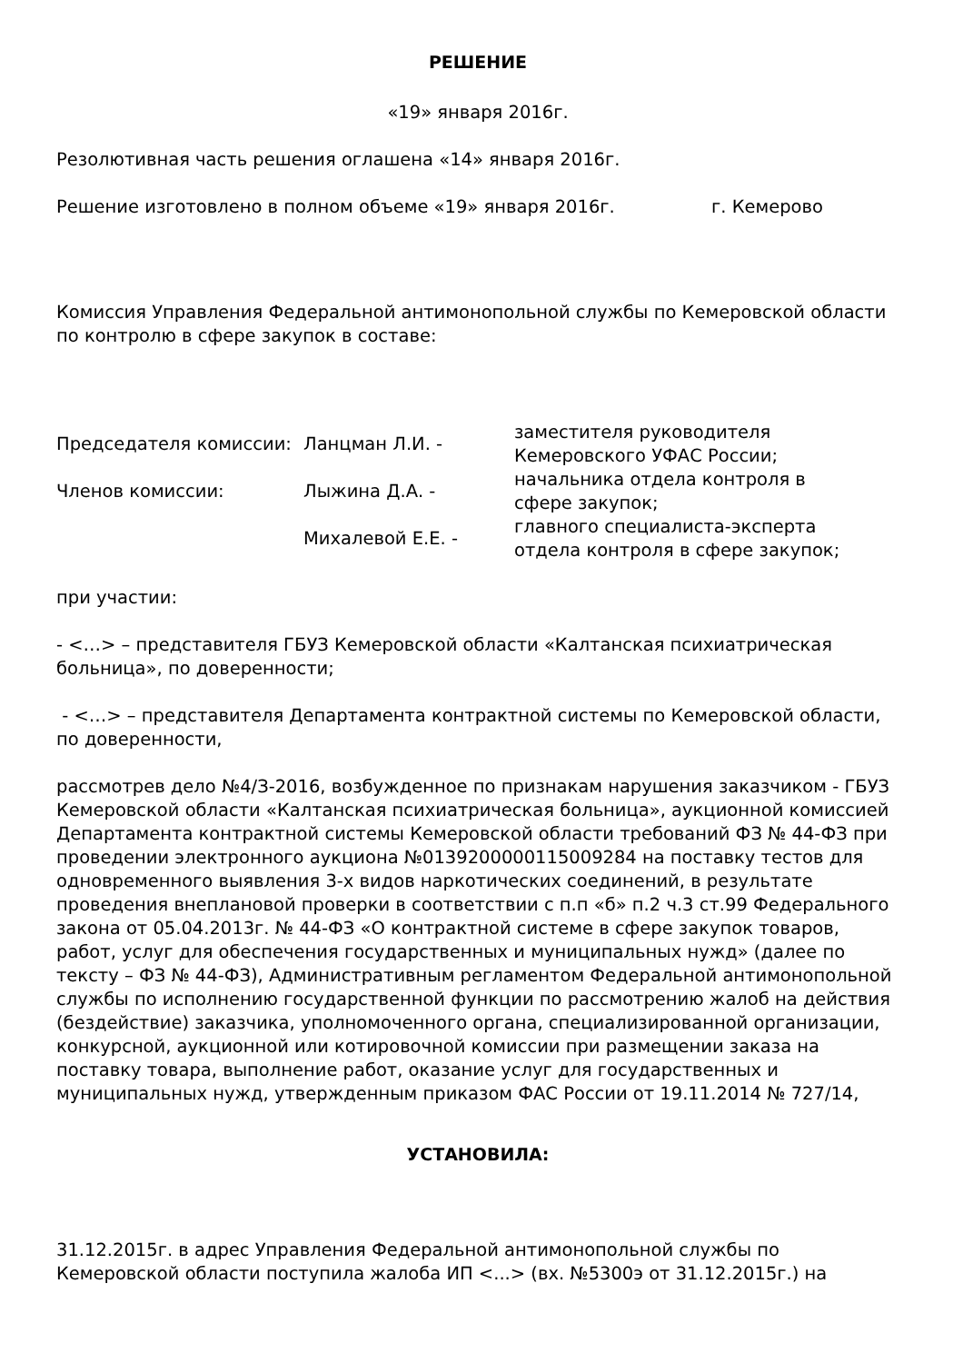РЕШЕНИЕ
«19» января 2016г.
Резолютивная часть решения оглашена «14» января 2016г.
Решение изготовлено в полном объеме «19» января 2016г. г. Кемерово
Комиссия Управления Федеральной антимонопольной службы по Кемеровской области по контролю в сфере закупок в составе:
| Председателя комиссии: | Ланцман Л.И. - | заместителя руководителя Кемеровского УФАС России; |
| Членов комиссии: | Лыжина Д.А. - | начальника отдела контроля в сфере закупок; |
| | Михалевой Е.Е. - | главного специалиста-эксперта отдела контроля в сфере закупок; |
при участии:
- <…> – представителя ГБУЗ Кемеровской области «Калтанская психиатрическая больница», по доверенности;
- <…> – представителя Департамента контрактной системы по Кемеровской области, по доверенности,
рассмотрев дело №4/З-2016, возбужденное по признакам нарушения заказчиком - ГБУЗ Кемеровской области «Калтанская психиатрическая больница», аукционной комиссией Департамента контрактной системы Кемеровской области требований ФЗ № 44-ФЗ при проведении электронного аукциона №0139200000115009284 на поставку тестов для одновременного выявления 3-х видов наркотических соединений, в результате проведения внеплановой проверки в соответствии с п.п «б» п.2 ч.3 ст.99 Федерального закона от 05.04.2013г. № 44-ФЗ «О контрактной системе в сфере закупок товаров, работ, услуг для обеспечения государственных и муниципальных нужд» (далее по тексту – ФЗ № 44-ФЗ), Административным регламентом Федеральной антимонопольной службы по исполнению государственной функции по рассмотрению жалоб на действия (бездействие) заказчика, уполномоченного органа, специализированной организации, конкурсной, аукционной или котировочной комиссии при размещении заказа на поставку товара, выполнение работ, оказание услуг для государственных и муниципальных нужд, утвержденным приказом ФАС России от 19.11.2014 № 727/14,
УСТАНОВИЛА:
31.12.2015г. в адрес Управления Федеральной антимонопольной службы по Кемеровской области поступила жалоба ИП <...> (вх. №5300э от 31.12.2015г.) на